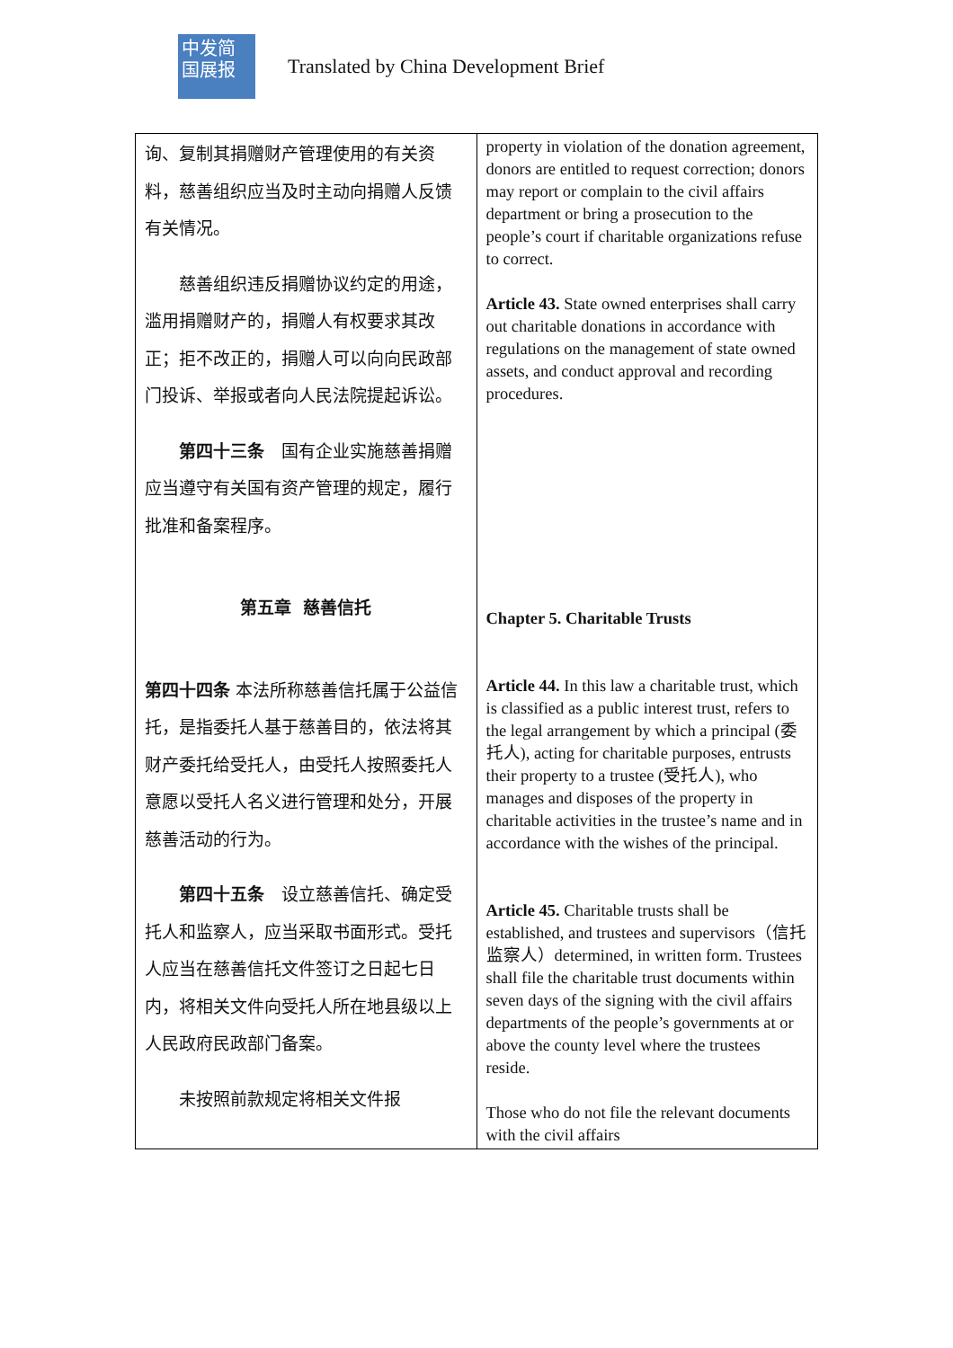中发简
国展报
Translated by China Development Brief
| 询、复制其捐赠财产管理使用的有关资料，慈善组织应当及时主动向捐赠人反馈有关情况。 慈善组织违反捐赠协议约定的用途，滥用捐赠财产的，捐赠人有权要求其改正；拒不改正的，捐赠人可以向向民政部门投诉、举报或者向人民法院提起诉讼。 第四十三条 国有企业实施慈善捐赠应当遵守有关国有资产管理的规定，履行批准和备案程序。 第五章 慈善信托 第四十四条 本法所称慈善信托属于公益信托，是指委托人基于慈善目的，依法将其财产委托给受托人，由受托人按照委托人意愿以受托人名义进行管理和处分，开展慈善活动的行为。 第四十五条 设立慈善信托、确定受托人和监察人，应当采取书面形式。受托人应当在慈善信托文件签订之日起七日内，将相关文件向受托人所在地县级以上人民政府民政部门备案。 未按照前款规定将相关文件报 | property in violation of the donation agreement, donors are entitled to request correction; donors may report or complain to the civil affairs department or bring a prosecution to the people’s court if charitable organizations refuse to correct. Article 43. State owned enterprises shall carry out charitable donations in accordance with regulations on the management of state owned assets, and conduct approval and recording procedures. Chapter 5. Charitable Trusts Article 44. In this law a charitable trust, which is classified as a public interest trust, refers to the legal arrangement by which a principal (委托人), acting for charitable purposes, entrusts their property to a trustee (受托人), who manages and disposes of the property in charitable activities in the trustee’s name and in accordance with the wishes of the principal. Article 45. Charitable trusts shall be established, and trustees and supervisors（信托监察人）determined, in written form. Trustees shall file the charitable trust documents within seven days of the signing with the civil affairs departments of the people’s governments at or above the county level where the trustees reside. Those who do not file the relevant documents with the civil affairs |